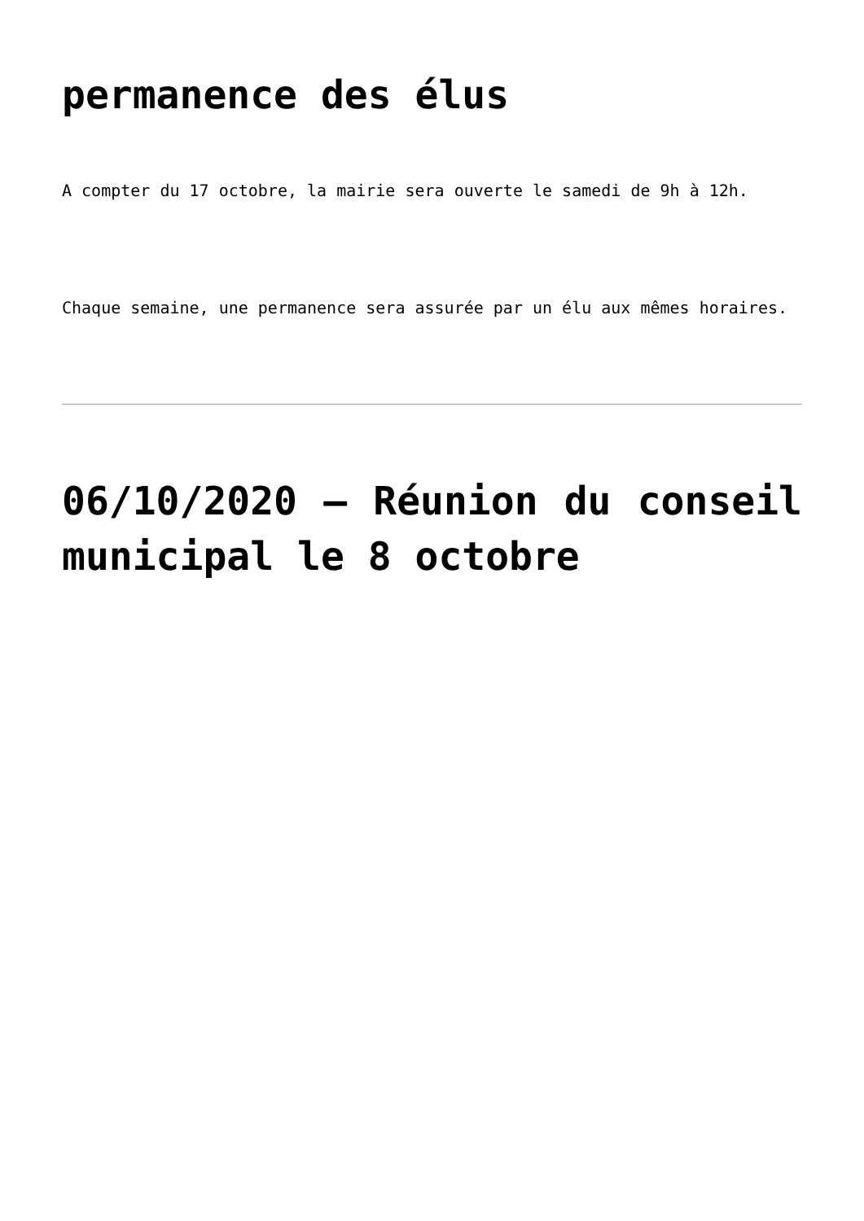permanence des élus
A compter du 17 octobre, la mairie sera ouverte le samedi de 9h à 12h.
Chaque semaine, une permanence sera assurée par un élu aux mêmes horaires.
06/10/2020 – Réunion du conseil municipal le 8 octobre